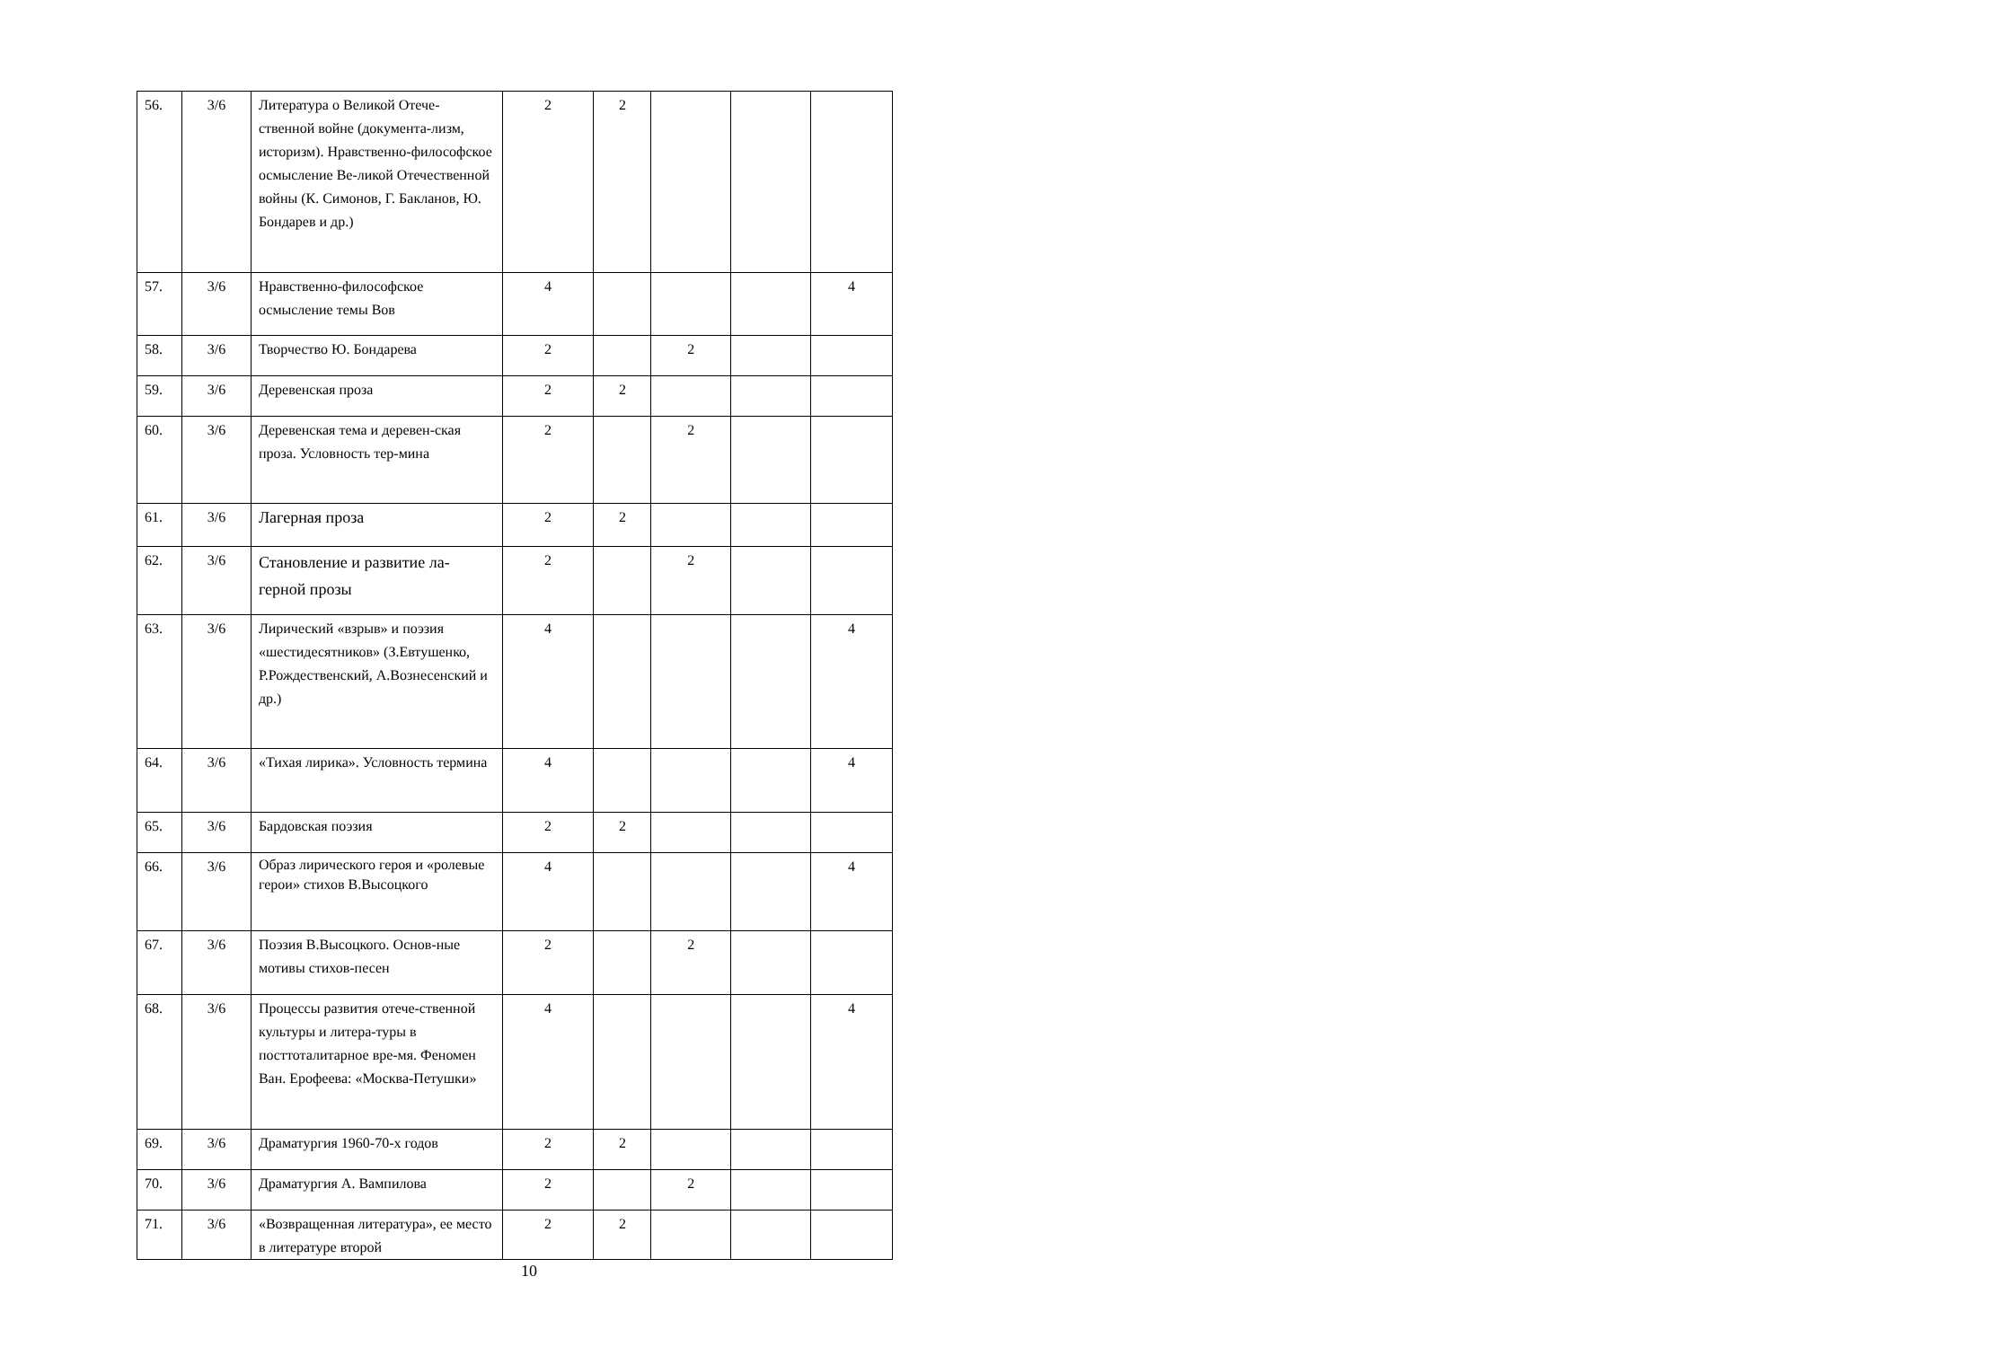| 56. | 3/6 | Литература о Великой Отече-ственной войне (документа-лизм, историзм). Нравственно-философское осмысление Ве-ликой Отечественной войны (К. Симонов, Г. Бакланов, Ю. Бондарев и др.) | 2 | 2 | | | |
| 57. | 3/6 | Нравственно-философское осмысление темы Вов | 4 | | | | 4 |
| 58. | 3/6 | Творчество Ю. Бондарева | 2 | | 2 | | |
| 59. | 3/6 | Деревенская проза | 2 | 2 | | | |
| 60. | 3/6 | Деревенская тема и деревен-ская проза. Условность тер-мина | 2 | | 2 | | |
| 61. | 3/6 | Лагерная проза | 2 | 2 | | | |
| 62. | 3/6 | Становление и развитие ла-герной прозы | 2 | | 2 | | |
| 63. | 3/6 | Лирический «взрыв» и поэзия «шестидесятников» (З.Евтушенко, Р.Рождественский, А.Вознесенский и др.) | 4 | | | | 4 |
| 64. | 3/6 | «Тихая лирика». Условность термина | 4 | | | | 4 |
| 65. | 3/6 | Бардовская поэзия | 2 | 2 | | | |
| 66. | 3/6 | Образ лирического героя и «ролевые герои» стихов В.Высоцкого | 4 | | | | 4 |
| 67. | 3/6 | Поэзия В.Высоцкого. Основ-ные мотивы стихов-песен | 2 | | 2 | | |
| 68. | 3/6 | Процессы развития отече-ственной культуры и литера-туры в посттоталитарное вре-мя. Феномен Ван. Ерофеева: «Москва-Петушки» | 4 | | | | 4 |
| 69. | 3/6 | Драматургия 1960-70-х годов | 2 | 2 | | | |
| 70. | 3/6 | Драматургия А. Вампилова | 2 | | 2 | | |
| 71. | 3/6 | «Возвращенная литература», ее место в литературе второй | 2 | 2 | | | |
10